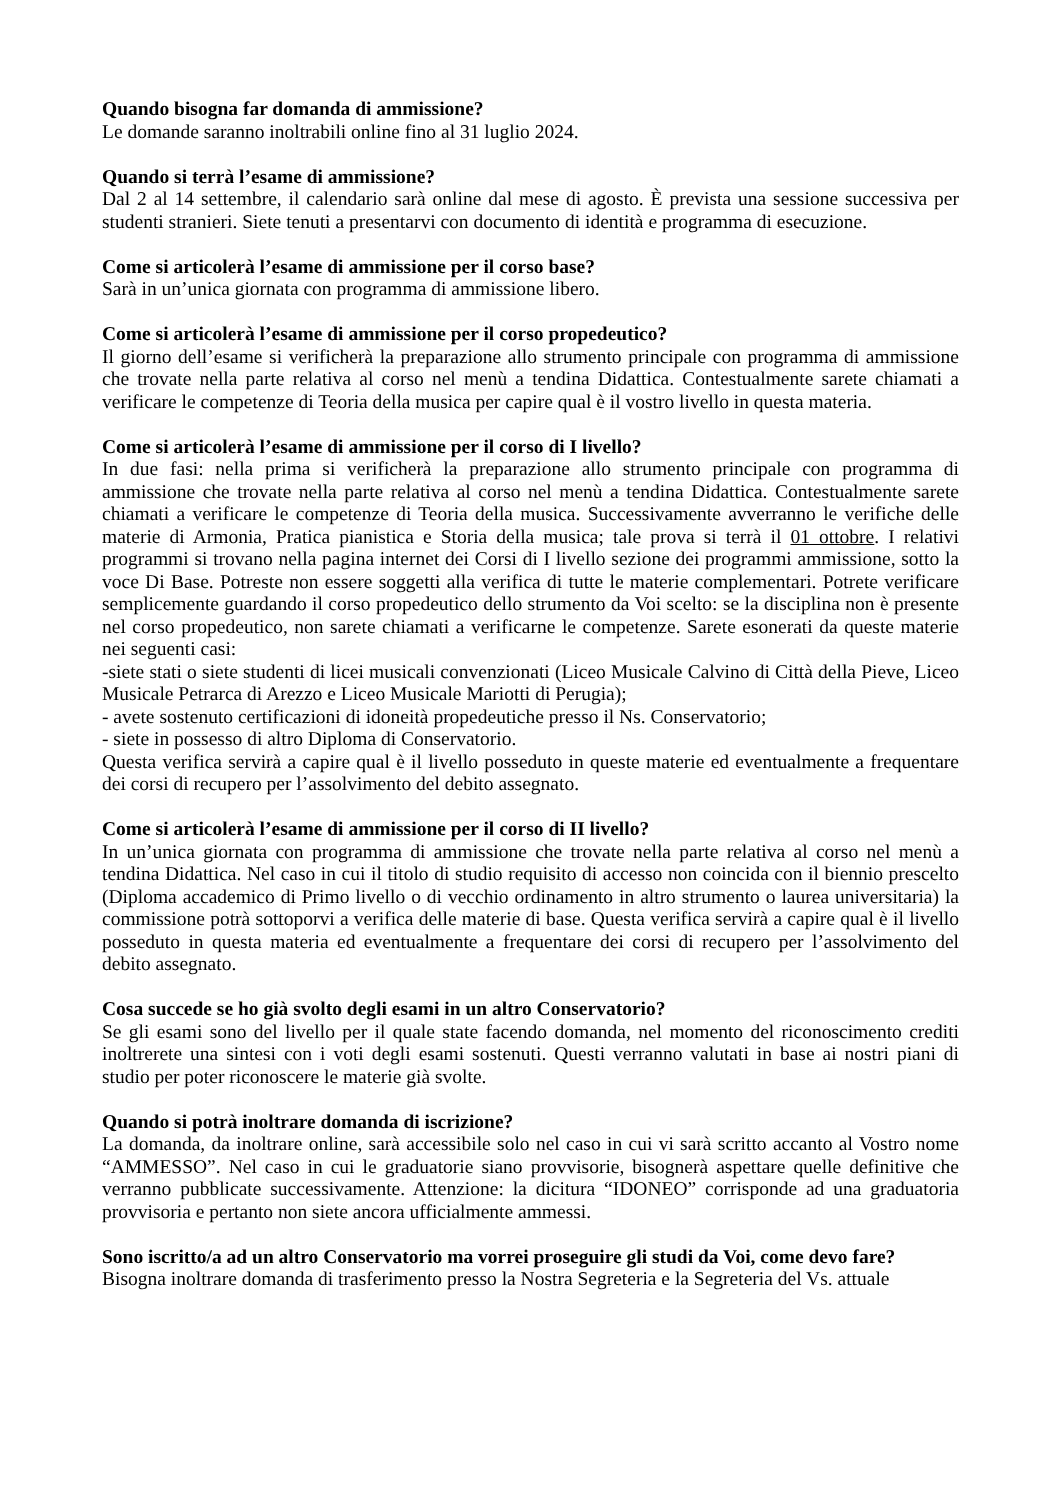Quando bisogna far domanda di ammissione?
Le domande saranno inoltrabili online fino al 31 luglio 2024.
Quando si terrà l’esame di ammissione?
Dal 2 al 14 settembre, il calendario sarà online dal mese di agosto. È prevista una sessione successiva per studenti stranieri. Siete tenuti a presentarvi con documento di identità e programma di esecuzione.
Come si articolerà l’esame di ammissione per il corso base?
Sarà in un’unica giornata con programma di ammissione libero.
Come si articolerà l’esame di ammissione per il corso propedeutico?
Il giorno dell’esame si verificherà la preparazione allo strumento principale con programma di ammissione che trovate nella parte relativa al corso nel menù a tendina Didattica. Contestualmente sarete chiamati a verificare le competenze di Teoria della musica per capire qual è il vostro livello in questa materia.
Come si articolerà l’esame di ammissione per il corso di I livello?
In due fasi: nella prima si verificherà la preparazione allo strumento principale con programma di ammissione che trovate nella parte relativa al corso nel menù a tendina Didattica. Contestualmente sarete chiamati a verificare le competenze di Teoria della musica. Successivamente avverranno le verifiche delle materie di Armonia, Pratica pianistica e Storia della musica; tale prova si terrà il 01 ottobre. I relativi programmi si trovano nella pagina internet dei Corsi di I livello sezione dei programmi ammissione, sotto la voce Di Base. Potreste non essere soggetti alla verifica di tutte le materie complementari. Potrete verificare semplicemente guardando il corso propedeutico dello strumento da Voi scelto: se la disciplina non è presente nel corso propedeutico, non sarete chiamati a verificarne le competenze. Sarete esonerati da queste materie nei seguenti casi:
-siete stati o siete studenti di licei musicali convenzionati (Liceo Musicale Calvino di Città della Pieve, Liceo Musicale Petrarca di Arezzo e Liceo Musicale Mariotti di Perugia);
- avete sostenuto certificazioni di idoneità propedeutiche presso il Ns. Conservatorio;
- siete in possesso di altro Diploma di Conservatorio.
Questa verifica servirà a capire qual è il livello posseduto in queste materie ed eventualmente a frequentare dei corsi di recupero per l’assolvimento del debito assegnato.
Come si articolerà l’esame di ammissione per il corso di II livello?
In un’unica giornata con programma di ammissione che trovate nella parte relativa al corso nel menù a tendina Didattica. Nel caso in cui il titolo di studio requisito di accesso non coincida con il biennio prescelto (Diploma accademico di Primo livello o di vecchio ordinamento in altro strumento o laurea universitaria) la commissione potrà sottoporvi a verifica delle materie di base. Questa verifica servirà a capire qual è il livello posseduto in questa materia ed eventualmente a frequentare dei corsi di recupero per l’assolvimento del debito assegnato.
Cosa succede se ho già svolto degli esami in un altro Conservatorio?
Se gli esami sono del livello per il quale state facendo domanda, nel momento del riconoscimento crediti inoltrerete una sintesi con i voti degli esami sostenuti. Questi verranno valutati in base ai nostri piani di studio per poter riconoscere le materie già svolte.
Quando si potrà inoltrare domanda di iscrizione?
La domanda, da inoltrare online, sarà accessibile solo nel caso in cui vi sarà scritto accanto al Vostro nome “AMMESSO”. Nel caso in cui le graduatorie siano provvisorie, bisognerà aspettare quelle definitive che verranno pubblicate successivamente. Attenzione: la dicitura “IDONEO” corrisponde ad una graduatoria provvisoria e pertanto non siete ancora ufficialmente ammessi.
Sono iscritto/a ad un altro Conservatorio ma vorrei proseguire gli studi da Voi, come devo fare?
Bisogna inoltrare domanda di trasferimento presso la Nostra Segreteria e la Segreteria del Vs. attuale